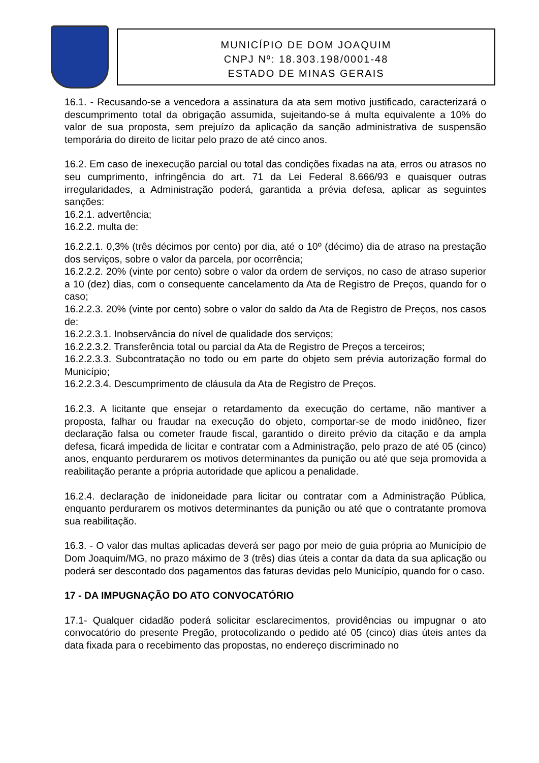MUNICÍPIO DE DOM JOAQUIM
CNPJ Nº: 18.303.198/0001-48
ESTADO DE MINAS GERAIS
16.1. - Recusando-se a vencedora a assinatura da ata sem motivo justificado, caracterizará o descumprimento total da obrigação assumida, sujeitando-se á multa equivalente a 10% do valor de sua proposta, sem prejuízo da aplicação da sanção administrativa de suspensão temporária do direito de licitar pelo prazo de até cinco anos.
16.2. Em caso de inexecução parcial ou total das condições fixadas na ata, erros ou atrasos no seu cumprimento, infringência do art. 71 da Lei Federal 8.666/93 e quaisquer outras irregularidades, a Administração poderá, garantida a prévia defesa, aplicar as seguintes sanções:
16.2.1. advertência;
16.2.2. multa de:
16.2.2.1. 0,3% (três décimos por cento) por dia, até o 10º (décimo) dia de atraso na prestação dos serviços, sobre o valor da parcela, por ocorrência;
16.2.2.2. 20% (vinte por cento) sobre o valor da ordem de serviços, no caso de atraso superior a 10 (dez) dias, com o consequente cancelamento da Ata de Registro de Preços, quando for o caso;
16.2.2.3. 20% (vinte por cento) sobre o valor do saldo da Ata de Registro de Preços, nos casos de:
16.2.2.3.1. Inobservância do nível de qualidade dos serviços;
16.2.2.3.2. Transferência total ou parcial da Ata de Registro de Preços a terceiros;
16.2.2.3.3. Subcontratação no todo ou em parte do objeto sem prévia autorização formal do Município;
16.2.2.3.4. Descumprimento de cláusula da Ata de Registro de Preços.
16.2.3. A licitante que ensejar o retardamento da execução do certame, não mantiver a proposta, falhar ou fraudar na execução do objeto, comportar-se de modo inidôneo, fizer declaração falsa ou cometer fraude fiscal, garantido o direito prévio da citação e da ampla defesa, ficará impedida de licitar e contratar com a Administração, pelo prazo de até 05 (cinco) anos, enquanto perdurarem os motivos determinantes da punição ou até que seja promovida a reabilitação perante a própria autoridade que aplicou a penalidade.
16.2.4. declaração de inidoneidade para licitar ou contratar com a Administração Pública, enquanto perdurarem os motivos determinantes da punição ou até que o contratante promova sua reabilitação.
16.3. - O valor das multas aplicadas deverá ser pago por meio de guia própria ao Município de Dom Joaquim/MG, no prazo máximo de 3 (três) dias úteis a contar da data da sua aplicação ou poderá ser descontado dos pagamentos das faturas devidas pelo Município, quando for o caso.
17 - DA IMPUGNAÇÃO DO ATO CONVOCATÓRIO
17.1- Qualquer cidadão poderá solicitar esclarecimentos, providências ou impugnar o ato convocatório do presente Pregão, protocolizando o pedido até 05 (cinco) dias úteis antes da data fixada para o recebimento das propostas, no endereço discriminado no